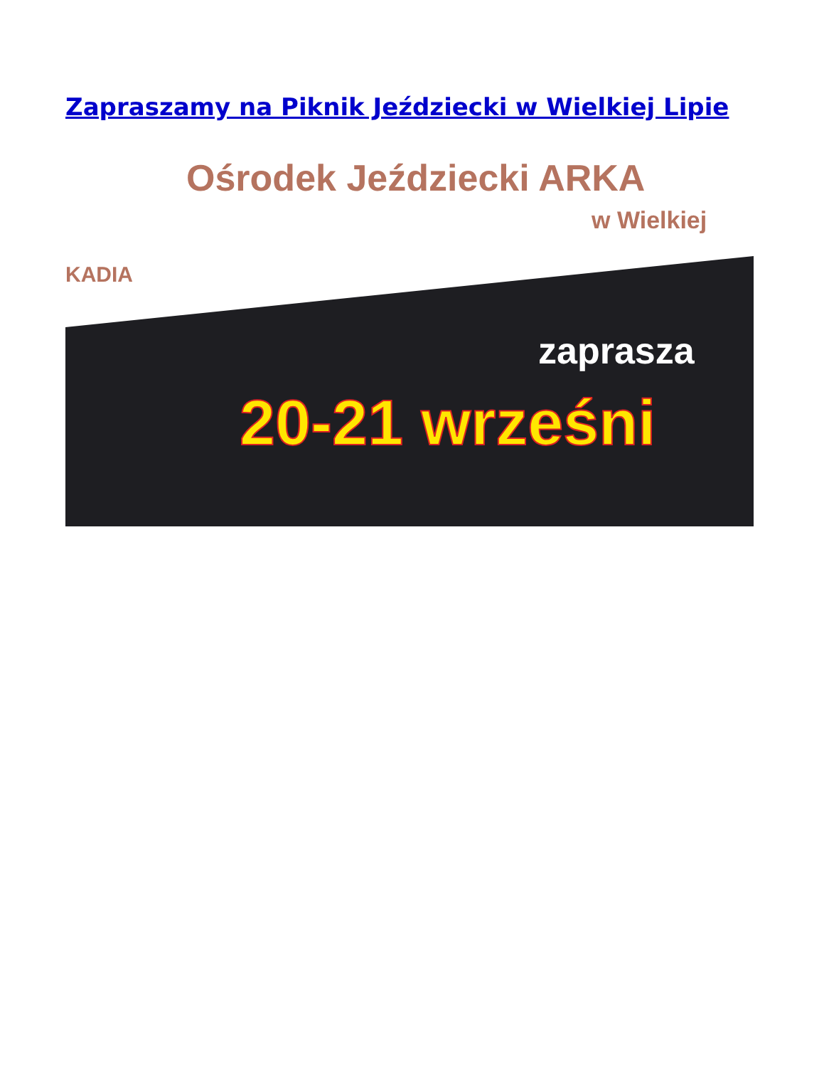Zapraszamy na Piknik Jeździecki w Wielkiej Lipie
Ośrodek Jeździecki ARKA
w Wielkiej
KADIA
zapraszа
20-21 wrześni